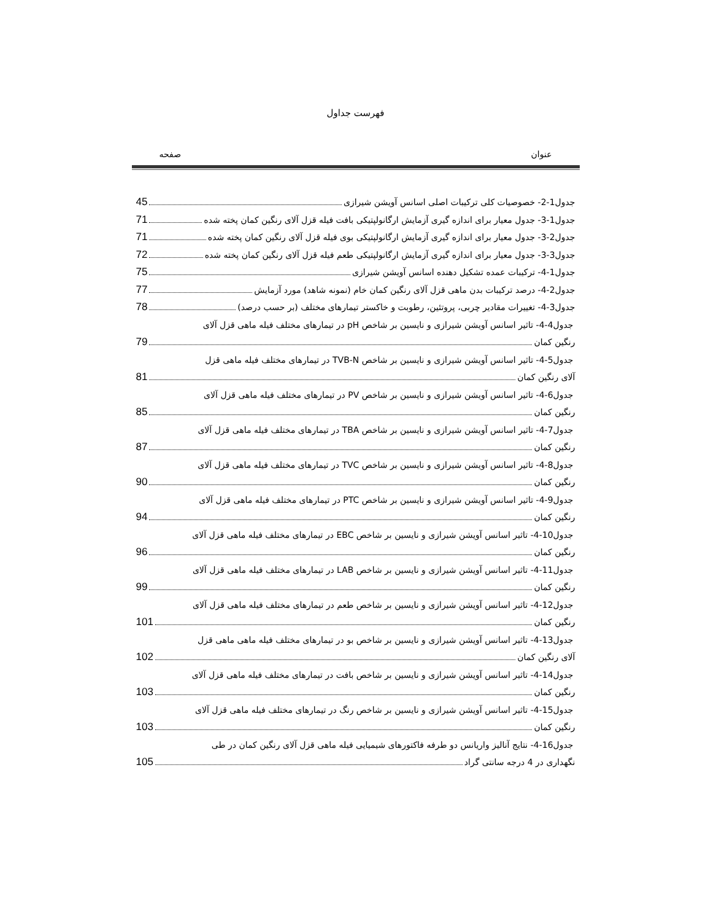فهرست جداول
عنوان صفحه
جدول1-2- خصوصیات کلی ترکیبات اصلی اسانس آویشن شیرازی 45
جدول1-3- جدول معیار برای اندازه گیری آزمایش ارگانولپتیکی بافت فیله قزل آلای رنگین کمان پخته شده 71
جدول2-3- جدول معیار برای اندازه گیری آزمایش ارگانولپتیکی بوی فیله قزل آلای رنگین کمان پخته شده 71
جدول3-3- جدول معیار برای اندازه گیری آزمایش ارگانولپتیکی طعم فیله قزل آلای رنگین کمان پخته شده 72
جدول1-4- ترکیبات عمده تشکیل دهنده اسانس آویشن شیرازی 75
جدول2-4- درصد ترکیبات بدن ماهی قزل آلای رنگین کمان خام (نمونه شاهد) مورد آزمایش 77
جدول3-4- تغییرات مقادیر چربی، پروتئین، رطوبت و خاکستر تیمارهای مختلف (بر حسب درصد) 78
جدول4-4- تاثیر اسانس آویشن شیرازی و نایسین بر شاخص pH در تیمارهای مختلف فیله ماهی قزل آلای
رنگین کمان 79
جدول5-4- تاثیر اسانس آویشن شیرازی و نایسین بر شاخص TVB-N در تیمارهای مختلف فیله ماهی قزل
آلای رنگین کمان 81
جدول6-4- تاثیر اسانس آویشن شیرازی و نایسین بر شاخص PV در تیمارهای مختلف فیله ماهی قزل آلای
رنگین کمان 85
جدول7-4- تاثیر اسانس آویشن شیرازی و نایسین بر شاخص TBA در تیمارهای مختلف فیله ماهی قزل آلای
رنگین کمان 87
جدول8-4- تاثیر اسانس آویشن شیرازی و نایسین بر شاخص TVC در تیمارهای مختلف فیله ماهی قزل آلای
رنگین کمان 90
جدول9-4- تاثیر اسانس آویشن شیرازی و نایسین بر شاخص PTC در تیمارهای مختلف فیله ماهی قزل آلای
رنگین کمان 94
جدول10-4- تاثیر اسانس آویشن شیرازی و نایسین بر شاخص EBC در تیمارهای مختلف فیله ماهی قزل آلای
رنگین کمان 96
جدول11-4- تاثیر اسانس آویشن شیرازی و نایسین بر شاخص LAB در تیمارهای مختلف فیله ماهی قزل آلای
رنگین کمان 99
جدول12-4- تاثیر اسانس آویشن شیرازی و نایسین بر شاخص طعم در تیمارهای مختلف فیله ماهی قزل آلای
رنگین کمان 101
جدول13-4- تاثیر اسانس آویشن شیرازی و نایسین بر شاخص بو در تیمارهای مختلف فیله ماهی ماهی قزل
آلای رنگین کمان 102
جدول14-4- تاثیر اسانس آویشن شیرازی و نایسین بر شاخص بافت در تیمارهای مختلف فیله ماهی قزل آلای
رنگین کمان 103
جدول15-4- تاثیر اسانس آویشن شیرازی و نایسین بر شاخص رنگ در تیمارهای مختلف فیله ماهی قزل آلای
رنگین کمان 103
جدول16-4- نتایج آنالیز واریانس دو طرفه فاکتورهای شیمیایی فیله ماهی قزل آلای رنگین کمان در طی
نگهداری در 4 درجه سانتی گراد 105